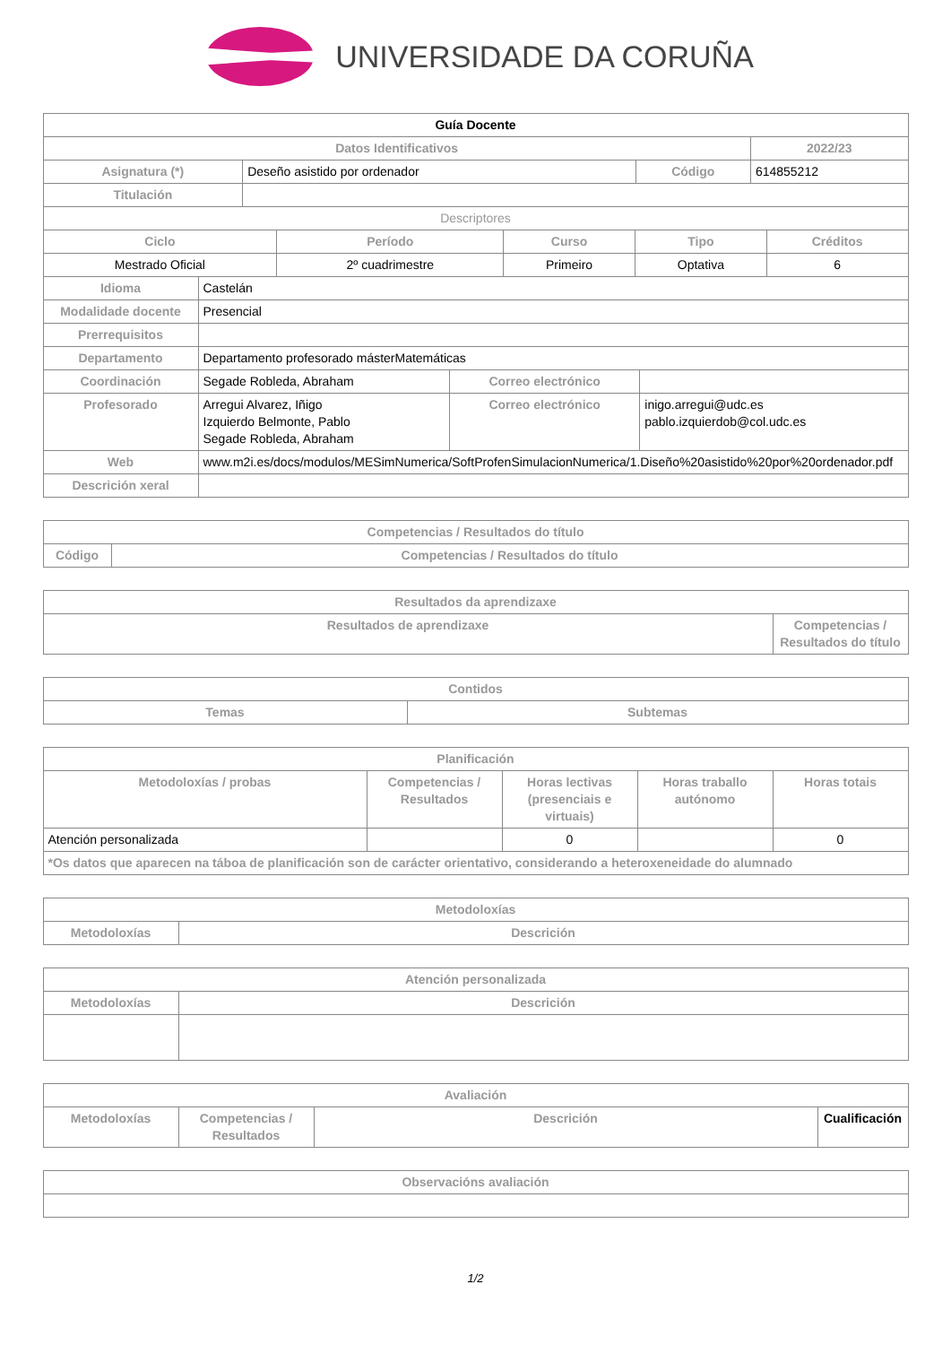UNIVERSIDADE DA CORUÑA
| Guía Docente | | | | |
| Datos Identificativos | | | | 2022/23 |
| Asignatura (*) | Deseño asistido por ordenador | Código | 614855212 | |
| Titulación | | | | |
| Descriptores | | | | |
| Ciclo | Período | Curso | Tipo | Créditos |
| --- | --- | --- | --- | --- |
| Mestrado Oficial | 2º cuadrimestre | Primeiro | Optativa | 6 |
| Idioma | Castelán | | |
| Modalidade docente | Presencial | | |
| Prerrequisitos | | | |
| Departamento | Departamento profesorado másterMatemáticas | | |
| Coordinación | Segade Robleda, Abraham | Correo electrónico | |
| Profesorado | Arregui Alvarez, Iñigo Izquierdo Belmonte, Pablo Segade Robleda, Abraham | Correo electrónico | inigo.arregui@udc.es pablo.izquierdob@col.udc.es |
| Web | www.m2i.es/docs/modulos/MESimNumerica/SoftProfenSimulacionNumerica/1.Diseño%20asistido%20por%20ordenador.pdf | | |
| Descrición xeral | | | |
| Competencias / Resultados do título | |
| --- | --- |
| Código | Competencias / Resultados do título |
| Resultados da aprendizaxe | |
| --- | --- |
| Resultados de aprendizaxe | Competencias / Resultados do título |
| Contidos | |
| --- | --- |
| Temas | Subtemas |
| Planificación | | | | |
| --- | --- | --- | --- | --- |
| Metodoloxías / probas | Competencias / Resultados | Horas lectivas (presenciais e virtuais) | Horas traballo autónomo | Horas totais |
| Atención personalizada | | 0 | | 0 |
| *Os datos que aparecen na táboa de planificación son de carácter orientativo, considerando a heteroxeneidade do alumnado | | | | |
| Metodoloxías | |
| --- | --- |
| Metodoloxías | Descrición |
| Atención personalizada | |
| --- | --- |
| Metodoloxías | Descrición |
| Avaliación | | | |
| --- | --- | --- | --- |
| Metodoloxías | Competencias / Resultados | Descrición | Cualificación |
| Observacións avaliación |
| --- |
1/2